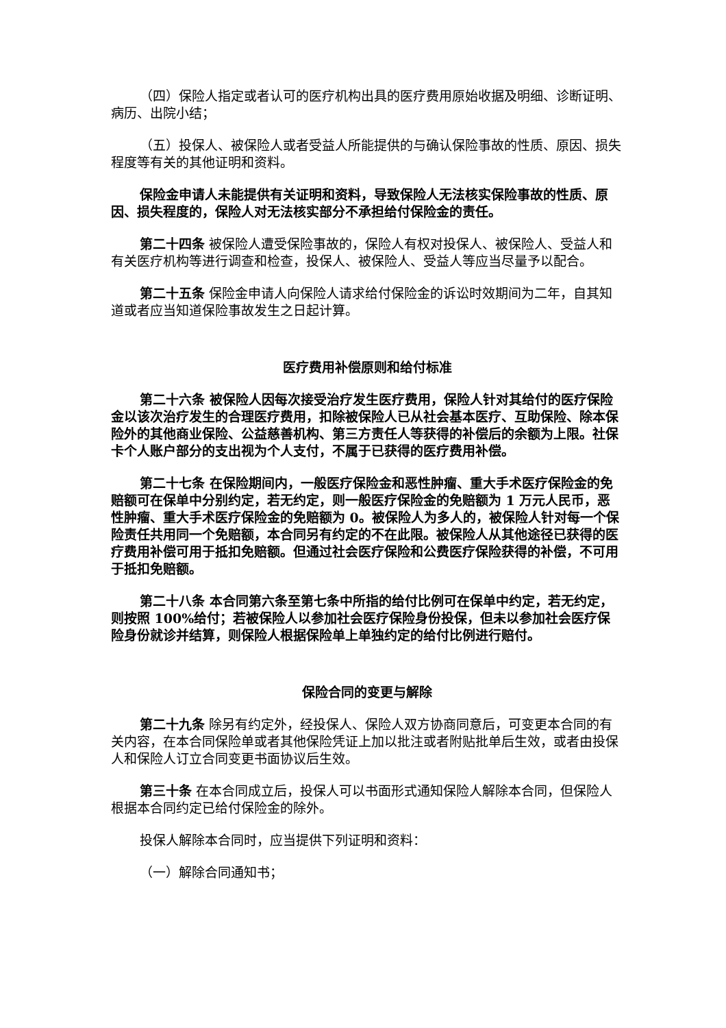（四）保险人指定或者认可的医疗机构出具的医疗费用原始收据及明细、诊断证明、病历、出院小结；
（五）投保人、被保险人或者受益人所能提供的与确认保险事故的性质、原因、损失程度等有关的其他证明和资料。
保险金申请人未能提供有关证明和资料，导致保险人无法核实保险事故的性质、原因、损失程度的，保险人对无法核实部分不承担给付保险金的责任。
第二十四条 被保险人遭受保险事故的，保险人有权对投保人、被保险人、受益人和有关医疗机构等进行调查和检查，投保人、被保险人、受益人等应当尽量予以配合。
第二十五条 保险金申请人向保险人请求给付保险金的诉讼时效期间为二年，自其知道或者应当知道保险事故发生之日起计算。
医疗费用补偿原则和给付标准
第二十六条 被保险人因每次接受治疗发生医疗费用，保险人针对其给付的医疗保险金以该次治疗发生的合理医疗费用，扣除被保险人已从社会基本医疗、互助保险、除本保险外的其他商业保险、公益慈善机构、第三方责任人等获得的补偿后的余额为上限。社保卡个人账户部分的支出视为个人支付，不属于已获得的医疗费用补偿。
第二十七条 在保险期间内，一般医疗保险金和恶性肿瘤、重大手术医疗保险金的免赔额可在保单中分别约定，若无约定，则一般医疗保险金的免赔额为 1 万元人民币，恶性肿瘤、重大手术医疗保险金的免赔额为 0。被保险人为多人的，被保险人针对每一个保险责任共用同一个免赔额，本合同另有约定的不在此限。被保险人从其他途径已获得的医疗费用补偿可用于抵扣免赔额。但通过社会医疗保险和公费医疗保险获得的补偿，不可用于抵扣免赔额。
第二十八条 本合同第六条至第七条中所指的给付比例可在保单中约定，若无约定，则按照 100%给付；若被保险人以参加社会医疗保险身份投保，但未以参加社会医疗保险身份就诊并结算，则保险人根据保险单上单独约定的给付比例进行赔付。
保险合同的变更与解除
第二十九条 除另有约定外，经投保人、保险人双方协商同意后，可变更本合同的有关内容，在本合同保险单或者其他保险凭证上加以批注或者附贴批单后生效，或者由投保人和保险人订立合同变更书面协议后生效。
第三十条 在本合同成立后，投保人可以书面形式通知保险人解除本合同，但保险人根据本合同约定已给付保险金的除外。
投保人解除本合同时，应当提供下列证明和资料：
（一）解除合同通知书；